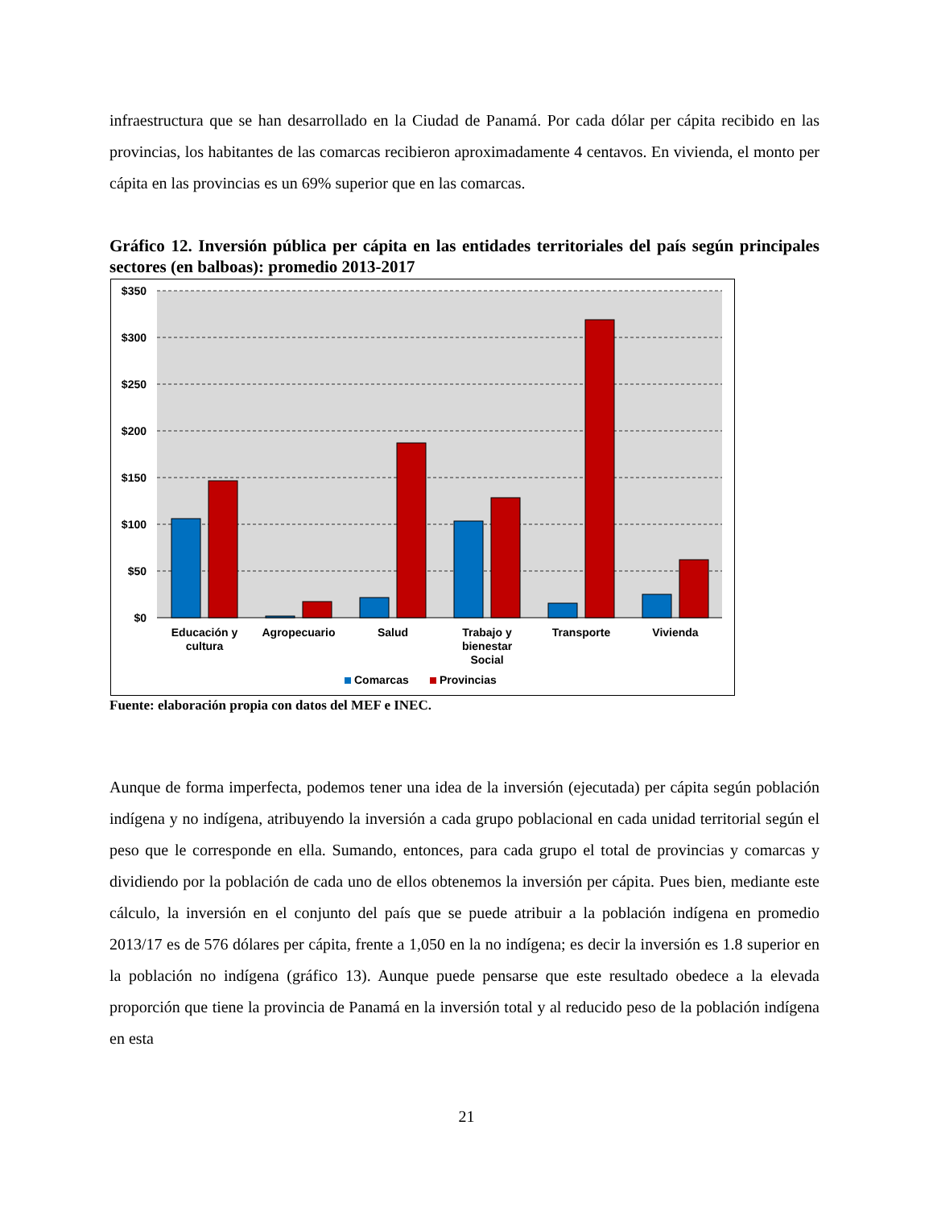infraestructura que se han desarrollado en la Ciudad de Panamá. Por cada dólar per cápita recibido en las provincias, los habitantes de las comarcas recibieron aproximadamente 4 centavos. En vivienda, el monto per cápita en las provincias es un 69% superior que en las comarcas.
Gráfico 12. Inversión pública per cápita en las entidades territoriales del país según principales sectores (en balboas): promedio 2013-2017
$350
$300
$250
$200
$150
$100
$50
$0
Educación y
cultura
Agropecuario
Salud
Trabajo y
bienestar
Social
Transporte
Vivienda
Comarcas
Provincias
Fuente: elaboración propia con datos del MEF e INEC.
Aunque de forma imperfecta, podemos tener una idea de la inversión (ejecutada) per cápita según población indígena y no indígena, atribuyendo la inversión a cada grupo poblacional en cada unidad territorial según el peso que le corresponde en ella. Sumando, entonces, para cada grupo el total de provincias y comarcas y dividiendo por la población de cada uno de ellos obtenemos la inversión per cápita. Pues bien, mediante este cálculo, la inversión en el conjunto del país que se puede atribuir a la población indígena en promedio 2013/17 es de 576 dólares per cápita, frente a 1,050 en la no indígena; es decir la inversión es 1.8 superior en la población no indígena (gráfico 13). Aunque puede pensarse que este resultado obedece a la elevada proporción que tiene la provincia de Panamá en la inversión total y al reducido peso de la población indígena en esta
21